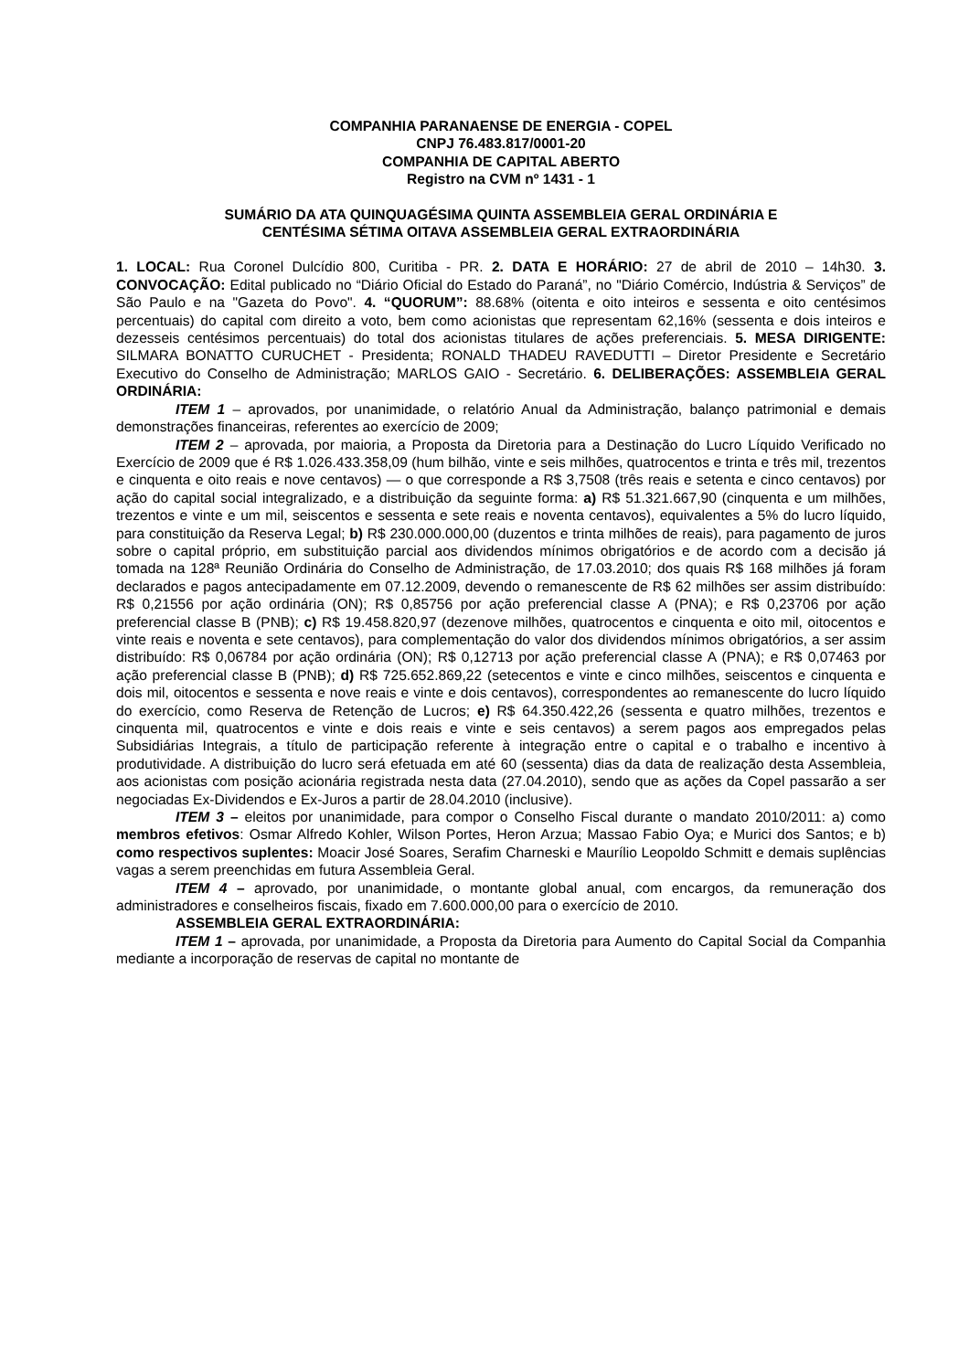COMPANHIA PARANAENSE DE ENERGIA - COPEL
CNPJ 76.483.817/0001-20
COMPANHIA DE CAPITAL ABERTO
Registro na CVM nº 1431 - 1
SUMÁRIO DA ATA QUINQUAGÉSIMA QUINTA ASSEMBLEIA GERAL ORDINÁRIA E
CENTÉSIMA SÉTIMA OITAVA ASSEMBLEIA GERAL EXTRAORDINÁRIA
1. LOCAL: Rua Coronel Dulcídio 800, Curitiba - PR. 2. DATA E HORÁRIO: 27 de abril de 2010 – 14h30. 3. CONVOCAÇÃO: Edital publicado no “Diário Oficial do Estado do Paraná”, no "Diário Comércio, Indústria & Serviços” de São Paulo e na "Gazeta do Povo". 4. “QUORUM”: 88.68% (oitenta e oito inteiros e sessenta e oito centésimos percentuais) do capital com direito a voto, bem como acionistas que representam 62,16% (sessenta e dois inteiros e dezesseis centésimos percentuais) do total dos acionistas titulares de ações preferenciais. 5. MESA DIRIGENTE: SILMARA BONATTO CURUCHET - Presidenta; RONALD THADEU RAVEDUTTI – Diretor Presidente e Secretário Executivo do Conselho de Administração; MARLOS GAIO - Secretário. 6. DELIBERAÇÕES: ASSEMBLEIA GERAL ORDINÁRIA:
ITEM 1 – aprovados, por unanimidade, o relatório Anual da Administração, balanço patrimonial e demais demonstrações financeiras, referentes ao exercício de 2009;
ITEM 2 – aprovada, por maioria, a Proposta da Diretoria para a Destinação do Lucro Líquido Verificado no Exercício de 2009 que é R$ 1.026.433.358,09 (hum bilhão, vinte e seis milhões, quatrocentos e trinta e três mil, trezentos e cinquenta e oito reais e nove centavos) — o que corresponde a R$ 3,7508 (três reais e setenta e cinco centavos) por ação do capital social integralizado, e a distribuição da seguinte forma: a) R$ 51.321.667,90 (cinquenta e um milhões, trezentos e vinte e um mil, seiscentos e sessenta e sete reais e noventa centavos), equivalentes a 5% do lucro líquido, para constituição da Reserva Legal; b) R$ 230.000.000,00 (duzentos e trinta milhões de reais), para pagamento de juros sobre o capital próprio, em substituição parcial aos dividendos mínimos obrigatórios e de acordo com a decisão já tomada na 128ª Reunião Ordinária do Conselho de Administração, de 17.03.2010; dos quais R$ 168 milhões já foram declarados e pagos antecipadamente em 07.12.2009, devendo o remanescente de R$ 62 milhões ser assim distribuído: R$ 0,21556 por ação ordinária (ON); R$ 0,85756 por ação preferencial classe A (PNA); e R$ 0,23706 por ação preferencial classe B (PNB); c) R$ 19.458.820,97 (dezenove milhões, quatrocentos e cinquenta e oito mil, oitocentos e vinte reais e noventa e sete centavos), para complementação do valor dos dividendos mínimos obrigatórios, a ser assim distribuído: R$ 0,06784 por ação ordinária (ON); R$ 0,12713 por ação preferencial classe A (PNA); e R$ 0,07463 por ação preferencial classe B (PNB); d) R$ 725.652.869,22 (setecentos e vinte e cinco milhões, seiscentos e cinquenta e dois mil, oitocentos e sessenta e nove reais e vinte e dois centavos), correspondentes ao remanescente do lucro líquido do exercício, como Reserva de Retenção de Lucros; e) R$ 64.350.422,26 (sessenta e quatro milhões, trezentos e cinquenta mil, quatrocentos e vinte e dois reais e vinte e seis centavos) a serem pagos aos empregados pelas Subsidiárias Integrais, a título de participação referente à integração entre o capital e o trabalho e incentivo à produtividade. A distribuição do lucro será efetuada em até 60 (sessenta) dias da data de realização desta Assembleia, aos acionistas com posição acionária registrada nesta data (27.04.2010), sendo que as ações da Copel passarão a ser negociadas Ex-Dividendos e Ex-Juros a partir de 28.04.2010 (inclusive).
ITEM 3 – eleitos por unanimidade, para compor o Conselho Fiscal durante o mandato 2010/2011: a) como membros efetivos: Osmar Alfredo Kohler, Wilson Portes, Heron Arzua; Massao Fabio Oya; e Murici dos Santos; e b) como respectivos suplentes: Moacir José Soares, Serafim Charneski e Maurílio Leopoldo Schmitt e demais suplências vagas a serem preenchidas em futura Assembleia Geral.
ITEM 4 – aprovado, por unanimidade, o montante global anual, com encargos, da remuneração dos administradores e conselheiros fiscais, fixado em 7.600.000,00 para o exercício de 2010.
ASSEMBLEIA GERAL EXTRAORDINÁRIA:
ITEM 1 – aprovada, por unanimidade, a Proposta da Diretoria para Aumento do Capital Social da Companhia mediante a incorporação de reservas de capital no montante de